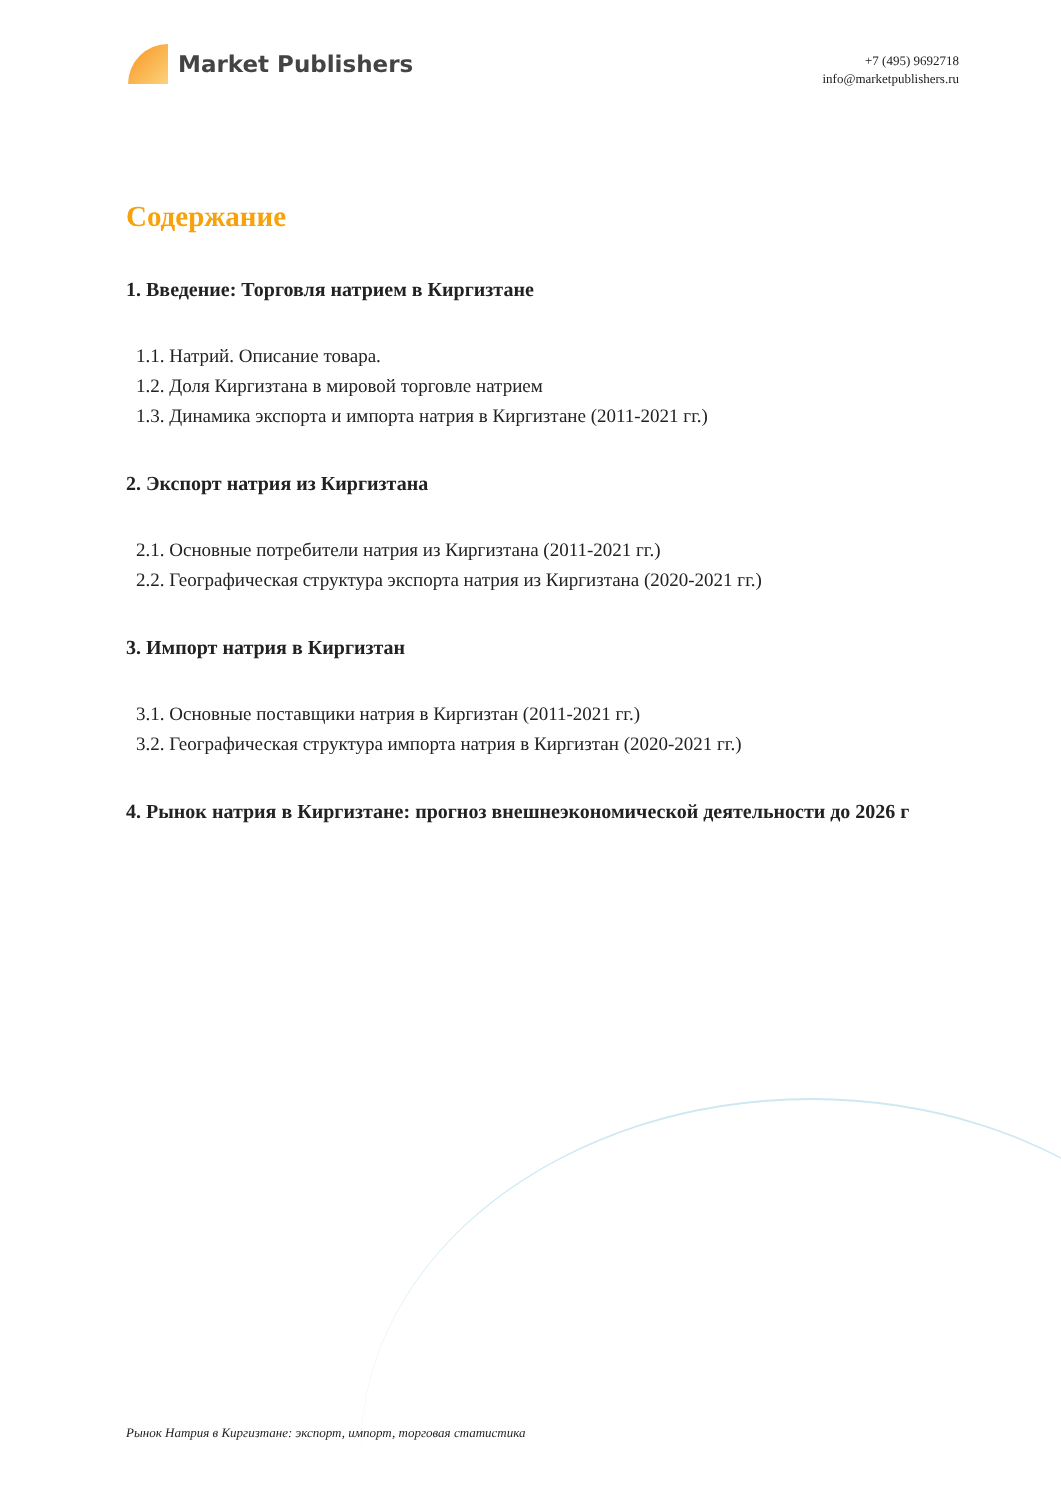Market Publishers
+7 (495) 9692718
info@marketpublishers.ru
Содержание
1. Введение: Торговля натрием в Киргизтане
1.1. Натрий. Описание товара.
1.2. Доля Киргизтана в мировой торговле натрием
1.3. Динамика экспорта и импорта натрия в Киргизтане (2011-2021 гг.)
2. Экспорт натрия из Киргизтана
2.1. Основные потребители натрия из Киргизтана (2011-2021 гг.)
2.2. Географическая структура экспорта натрия из Киргизтана (2020-2021 гг.)
3. Импорт натрия в Киргизтан
3.1. Основные поставщики натрия в Киргизтан (2011-2021 гг.)
3.2. Географическая структура импорта натрия в Киргизтан (2020-2021 гг.)
4. Рынок натрия в Киргизтане: прогноз внешнеэкономической деятельности до 2026 г
Рынок Натрия в Киргизтане: экспорт, импорт, торговая статистика